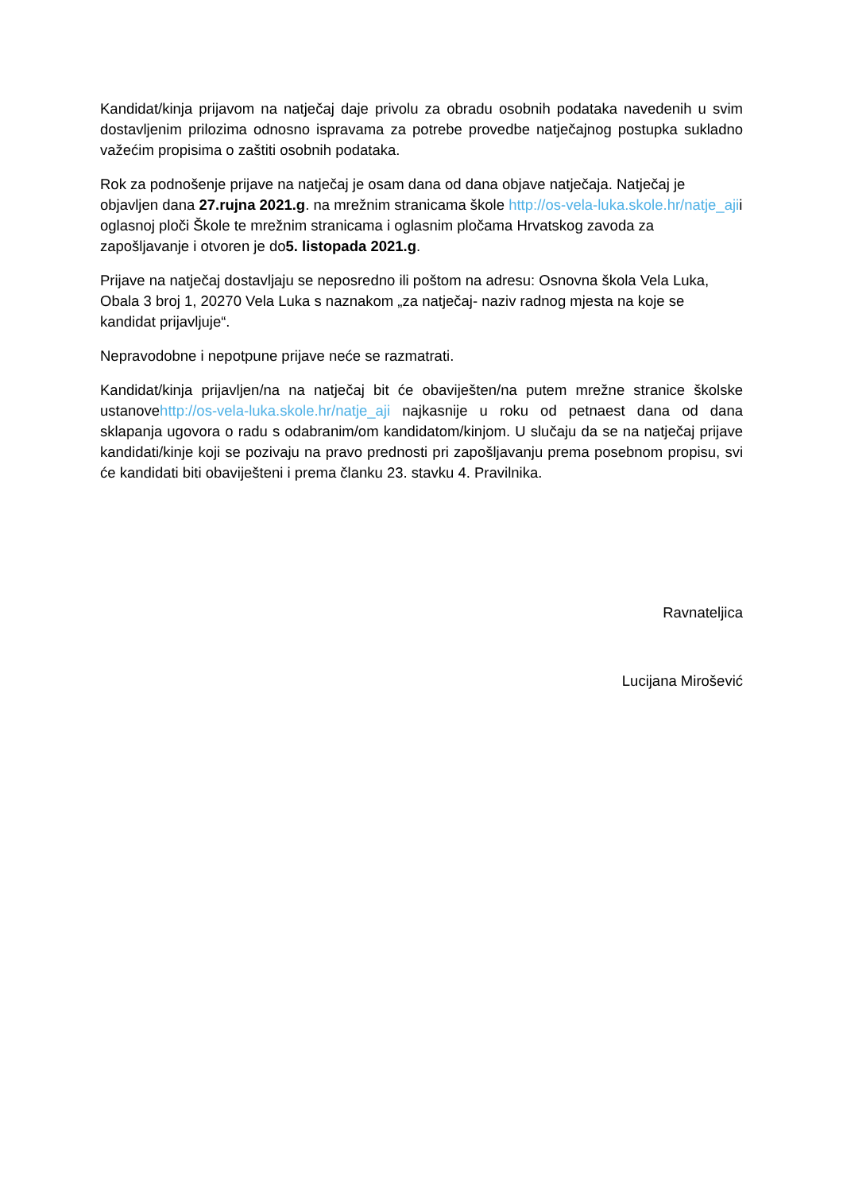Kandidat/kinja prijavom na natječaj daje privolu za obradu osobnih podataka navedenih u svim dostavljenim prilozima odnosno ispravama za potrebe provedbe natječajnog postupka sukladno važećim propisima o zaštiti osobnih podataka.
Rok za podnošenje prijave na natječaj je osam dana od dana objave natječaja. Natječaj je objavljen dana 27.rujna 2021.g. na mrežnim stranicama škole http://os-vela-luka.skole.hr/natje_ajii oglasnoj ploči Škole te mrežnim stranicama i oglasnim pločama Hrvatskog zavoda za zapošljavanje i otvoren je do5. listopada 2021.g.
Prijave na natječaj dostavljaju se neposredno ili poštom na adresu: Osnovna škola Vela Luka, Obala 3 broj 1, 20270 Vela Luka s naznakom „za natječaj- naziv radnog mjesta na koje se kandidat prijavljuje“.
Nepravodobne i nepotpune prijave neće se razmatrati.
Kandidat/kinja prijavljen/na na natječaj bit će obaviješten/na putem mrežne stranice školske ustanovehttp://os-vela-luka.skole.hr/natje_aji najkasnije u roku od petnaest dana od dana sklapanja ugovora o radu s odabranim/om kandidatom/kinjom. U slučaju da se na natječaj prijave kandidati/kinje koji se pozivaju na pravo prednosti pri zapošljavanju prema posebnom propisu, svi će kandidati biti obaviješteni i prema članku 23. stavku 4. Pravilnika.
Ravnateljica
Lucijana Mirošević